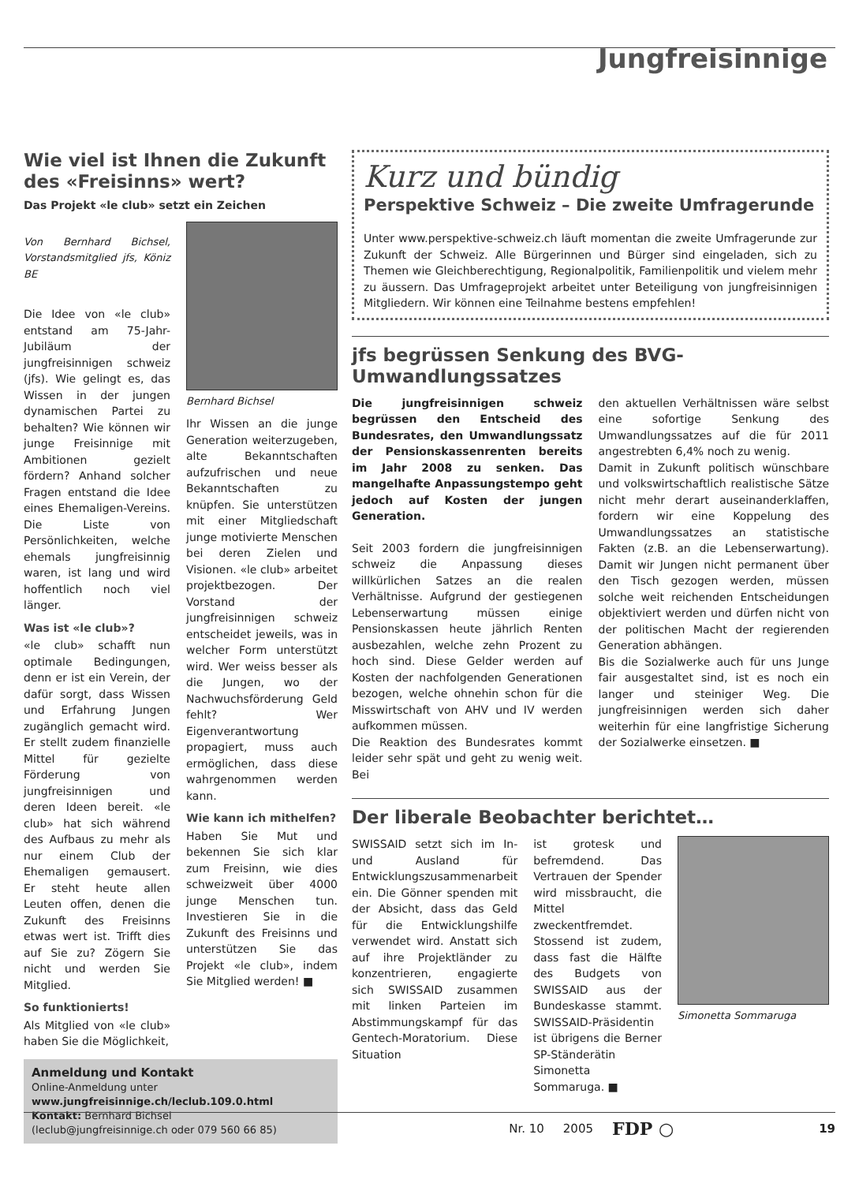Jungfreisinnige
Wie viel ist Ihnen die Zukunft des «Freisinns» wert?
Das Projekt «le club» setzt ein Zeichen
Von Bernhard Bichsel, Vorstandsmitglied jfs, Köniz BE
Die Idee von «le club» entstand am 75-Jahr-Jubiläum der jungfreisinnigen schweiz (jfs). Wie gelingt es, das Wissen in der jungen dynamischen Partei zu behalten? Wie können wir junge Freisinnige mit Ambitionen gezielt fördern? Anhand solcher Fragen entstand die Idee eines Ehemaligen-Vereins. Die Liste von Persönlichkeiten, welche ehemals jungfreisinnig waren, ist lang und wird hoffentlich noch viel länger.
Was ist «le club»?
«le club» schafft nun optimale Bedingungen, denn er ist ein Verein, der dafür sorgt, dass Wissen und Erfahrung Jungen zugänglich gemacht wird. Er stellt zudem finanzielle Mittel für gezielte Förderung von jungfreisinnigen und deren Ideen bereit. «le club» hat sich während des Aufbaus zu mehr als nur einem Club der Ehemaligen gemausert. Er steht heute allen Leuten offen, denen die Zukunft des Freisinns etwas wert ist. Trifft dies auf Sie zu? Zögern Sie nicht und werden Sie Mitglied.
So funktionierts!
Als Mitglied von «le club» haben Sie die Möglichkeit,
Bernhard Bichsel
Ihr Wissen an die junge Generation weiterzugeben, alte Bekanntschaften aufzufrischen und neue Bekanntschaften zu knüpfen. Sie unterstützen mit einer Mitgliedschaft junge motivierte Menschen bei deren Zielen und Visionen. «le club» arbeitet projektbezogen. Der Vorstand der jungfreisinnigen schweiz entscheidet jeweils, was in welcher Form unterstützt wird. Wer weiss besser als die Jungen, wo der Nachwuchsförderung Geld fehlt? Wer Eigenverantwortung propagiert, muss auch ermöglichen, dass diese wahrgenommen werden kann.
Wie kann ich mithelfen?
Haben Sie Mut und bekennen Sie sich klar zum Freisinn, wie dies schweizweit über 4000 junge Menschen tun. Investieren Sie in die Zukunft des Freisinns und unterstützen Sie das Projekt «le club», indem Sie Mitglied werden! ■
Anmeldung und Kontakt
Online-Anmeldung unter
www.jungfreisinnige.ch/leclub.109.0.html
Kontakt: Bernhard Bichsel
(leclub@jungfreisinnige.ch oder 079 560 66 85)
Kurz und bündig
Perspektive Schweiz – Die zweite Umfragerunde
Unter www.perspektive-schweiz.ch läuft momentan die zweite Umfragerunde zur Zukunft der Schweiz. Alle Bürgerinnen und Bürger sind eingeladen, sich zu Themen wie Gleichberechtigung, Regionalpolitik, Familienpolitik und vielem mehr zu äussern. Das Umfrageprojekt arbeitet unter Beteiligung von jungfreisinnigen Mitgliedern. Wir können eine Teilnahme bestens empfehlen!
jfs begrüssen Senkung des BVG-Umwandlungssatzes
Die jungfreisinnigen schweiz begrüssen den Entscheid des Bundesrates, den Umwandlungssatz der Pensionskassenrenten bereits im Jahr 2008 zu senken. Das mangelhafte Anpassungstempo geht jedoch auf Kosten der jungen Generation.
Seit 2003 fordern die jungfreisinnigen schweiz die Anpassung dieses willkürlichen Satzes an die realen Verhältnisse. Aufgrund der gestiegenen Lebenserwartung müssen einige Pensionskassen heute jährlich Renten ausbezahlen, welche zehn Prozent zu hoch sind. Diese Gelder werden auf Kosten der nachfolgenden Generationen bezogen, welche ohnehin schon für die Misswirtschaft von AHV und IV werden aufkommen müssen.
Die Reaktion des Bundesrates kommt leider sehr spät und geht zu wenig weit. Bei
den aktuellen Verhältnissen wäre selbst eine sofortige Senkung des Umwandlungssatzes auf die für 2011 angestrebten 6,4% noch zu wenig.
Damit in Zukunft politisch wünschbare und volkswirtschaftlich realistische Sätze nicht mehr derart auseinanderklaffen, fordern wir eine Koppelung des Umwandlungssatzes an statistische Fakten (z.B. an die Lebenserwartung). Damit wir Jungen nicht permanent über den Tisch gezogen werden, müssen solche weit reichenden Entscheidungen objektiviert werden und dürfen nicht von der politischen Macht der regierenden Generation abhängen.
Bis die Sozialwerke auch für uns Junge fair ausgestaltet sind, ist es noch ein langer und steiniger Weg. Die jungfreisinnigen werden sich daher weiterhin für eine langfristige Sicherung der Sozialwerke einsetzen. ■
Der liberale Beobachter berichtet…
SWISSAID setzt sich im In- und Ausland für Entwicklungszusammenarbeit ein. Die Gönner spenden mit der Absicht, dass das Geld für die Entwicklungshilfe verwendet wird. Anstatt sich auf ihre Projektländer zu konzentrieren, engagierte sich SWISSAID zusammen mit linken Parteien im Abstimmungskampf für das Gentech-Moratorium. Diese Situation
ist grotesk und befremdend. Das Vertrauen der Spender wird missbraucht, die Mittel zweckentfremdet. Stossend ist zudem, dass fast die Hälfte des Budgets von SWISSAID aus der Bundeskasse stammt. SWISSAID-Präsidentin ist übrigens die Berner SP-Ständerätin Simonetta Sommaruga. ■
Simonetta Sommaruga
Nr. 10 2005 FDP ○ 19